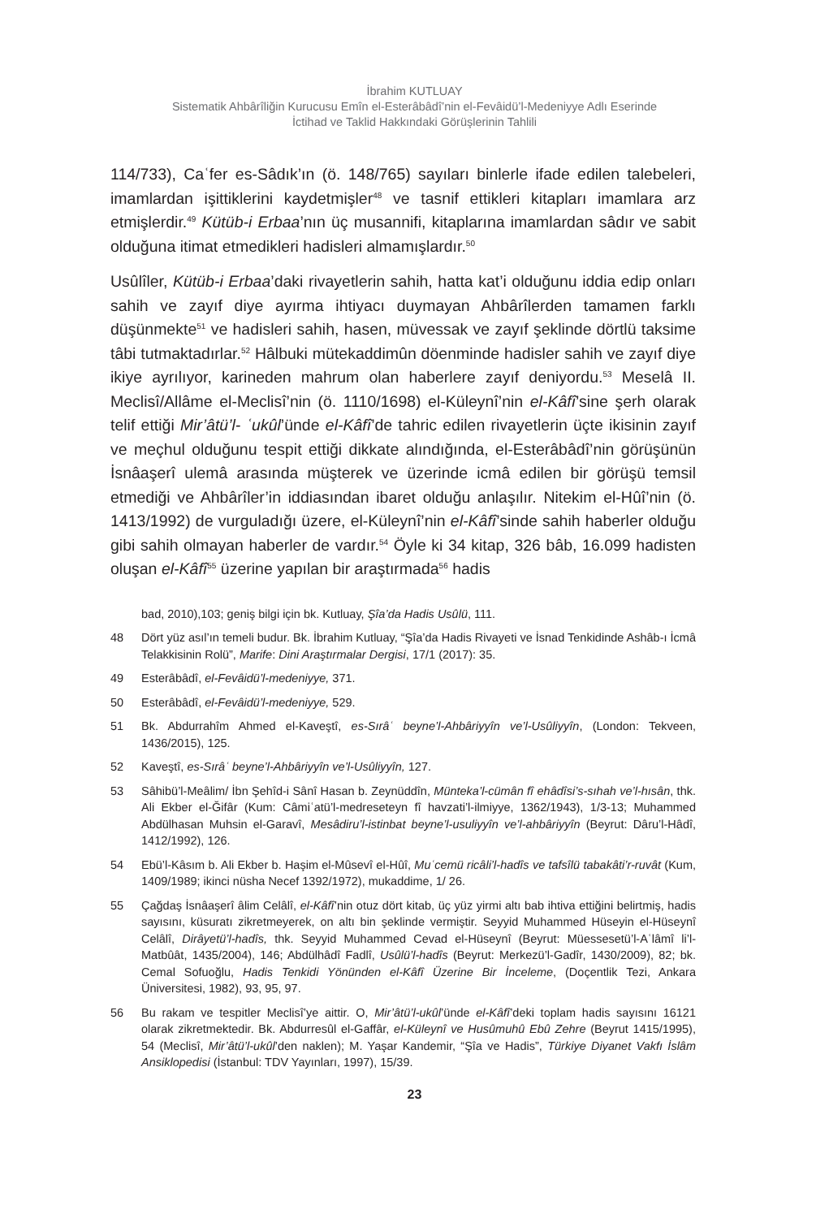İbrahim KUTLUAY
Sistematik Ahbârîliğin Kurucusu Emîn el-Esterâbâdî’nin el-Fevâidü’l-Medeniyye Adlı Eserinde
İctihad ve Taklid Hakkındaki Görüşlerinin Tahlili
114/733), Caʿfer es-Sâdık’ın (ö. 148/765) sayıları binlerle ifade edilen talebeleri, imamlardan işittiklerini kaydetmişler<sup>48</sup> ve tasnif ettikleri kitapları imamlara arz etmişlerdir.<sup>49</sup> Kütüb-i Erbaa’nın üç musannifi, kitaplarına imamlardan sâdır ve sabit olduğuna itimat etmedikleri hadisleri almamışlardır.<sup>50</sup>
Usûlîler, Kütüb-i Erbaa’daki rivayetlerin sahih, hatta kat’i olduğunu iddia edip onları sahih ve zayıf diye ayırma ihtiyacı duymayan Ahbârîlerden tamamen farklı düşünmekte<sup>51</sup> ve hadisleri sahih, hasen, müvessak ve zayıf şeklinde dörtlü taksime tâbi tutmaktadırlar.<sup>52</sup> Hâlbuki mütekaddimûn döenminde hadisler sahih ve zayıf diye ikiye ayrılıyor, karineden mahrum olan haberlere zayıf deniyordu.<sup>53</sup> Meselâ II. Meclisî/Allâme el-Meclisî’nin (ö. 1110/1698) el-Küleynî’nin el-Kâfî’sine şerh olarak telif ettiği Mir’âtü’l- ʿukûl’ünde el-Kâfî’de tahric edilen rivayetlerin üçte ikisinin zayıf ve meçhul olduğunu tespit ettiği dikkate alındığında, el-Esterâbâdî’nin görüşünün İsnâaşerî ulemâ arasında müşterek ve üzerinde icmâ edilen bir görüşü temsil etmediği ve Ahbârîler’in iddiasından ibaret olduğu anlaşılır. Nitekim el-Hûî’nin (ö. 1413/1992) de vurguladığı üzere, el-Küleynî’nin el-Kâfî’sinde sahih haberler olduğu gibi sahih olmayan haberler de vardır.<sup>54</sup> Öyle ki 34 kitap, 326 bâb, 16.099 hadisten oluşan el-Kâfî<sup>55</sup> üzerine yapılan bir araştırmada<sup>56</sup> hadis
bad, 2010),103; geniş bilgi için bk. Kutluay, Şîa’da Hadis Usûlü, 111.
48 Dört yüz asıl’ın temeli budur. Bk. İbrahim Kutluay, “Şîa’da Hadis Rivayeti ve İsnad Tenkidinde Ashâb-ı İcmâ Telakkisinin Rolü”, Marife: Dini Araştırmalar Dergisi, 17/1 (2017): 35.
49 Esterâbâdî, el-Fevâidü’l-medeniyye, 371.
50 Esterâbâdî, el-Fevâidü’l-medeniyye, 529.
51 Bk. Abdurrahîm Ahmed el-Kaveştî, es-Sırâʿ beyne’l-Ahbâriyyîn ve’l-Usûliyyîn, (London: Tekveen, 1436/2015), 125.
52 Kaveştî, es-Sırâʿ beyne’l-Ahbâriyyîn ve’l-Usûliyyîn, 127.
53 Sâhibü’l-Meâlim/ İbn Şehîd-i Sânî Hasan b. Zeynüddîn, Münteka’l-cümân fî ehâdîsi’s-sıhah ve’l-hısân, thk. Ali Ekber el-Ğifâr (Kum: Câmiʿatü’l-medreseteyn fî havzati’l-ilmiyye, 1362/1943), 1/3-13; Muhammed Abdülhasan Muhsin el-Garavî, Mesâdiru’l-istinbat beyne’l-usuliyyîn ve’l-ahbâriyyîn (Beyrut: Dâru’l-Hâdî, 1412/1992), 126.
54 Ebü’l-Kâsım b. Ali Ekber b. Haşim el-Mûsevî el-Hûî, Muʿcemü ricâli’l-hadîs ve tafsîlü tabakâti’r-ruvât (Kum, 1409/1989; ikinci nüsha Necef 1392/1972), mukaddime, 1/ 26.
55 Çağdaş İsnâaşerî âlim Celâlî, el-Kâfî’nin otuz dört kitab, üç yüz yirmi altı bab ihtiva ettiğini belirtmiş, hadis sayısını, küsuratı zikretmeyerek, on altı bin şeklinde vermiştir. Seyyid Muhammed Hüseyin el-Hüseynî Celâlî, Dirâyetü’l-hadîs, thk. Seyyid Muhammed Cevad el-Hüseynî (Beyrut: Müessesetü’l-Aʿlâmî li’l-Matbûât, 1435/2004), 146; Abdülhâdî Fadlî, Usûlü’l-hadîs (Beyrut: Merkezü’l-Gadîr, 1430/2009), 82; bk. Cemal Sofuoğlu, Hadis Tenkidi Yönünden el-Kâfî Üzerine Bir İnceleme, (Doçentlik Tezi, Ankara Üniversitesi, 1982), 93, 95, 97.
56 Bu rakam ve tespitler Meclisî’ye aittir. O, Mir’âtü’l-ukûl’ünde el-Kâfî’deki toplam hadis sayısını 16121 olarak zikretmektedir. Bk. Abdurresûl el-Gaffâr, el-Küleynî ve Husûmuhû Ebû Zehre (Beyrut 1415/1995), 54 (Meclisî, Mir’âtü’l-ukûl’den naklen); M. Yaşar Kandemir, “Şîa ve Hadis”, Türkiye Diyanet Vakfı İslâm Ansiklopedisi (İstanbul: TDV Yayınları, 1997), 15/39.
23